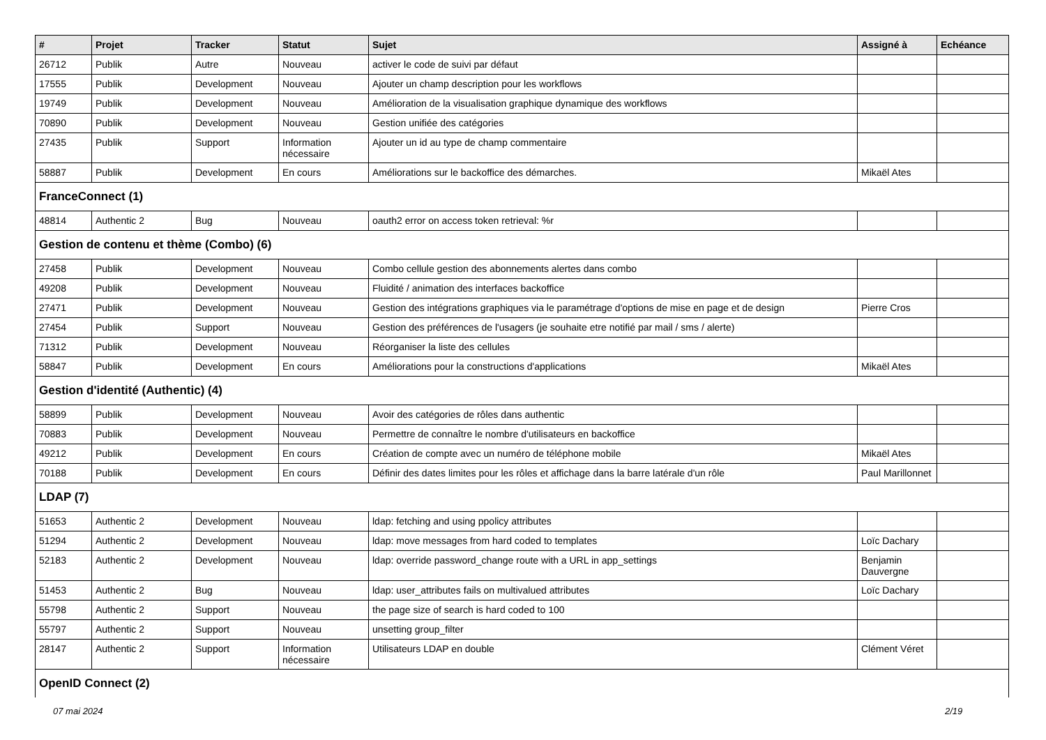| # | Projet | Tracker | Statut | Sujet | Assigné à | Echéance |
| --- | --- | --- | --- | --- | --- | --- |
| 26712 | Publik | Autre | Nouveau | activer le code de suivi par défaut | | |
| 17555 | Publik | Development | Nouveau | Ajouter un champ description pour les workflows | | |
| 19749 | Publik | Development | Nouveau | Amélioration de la visualisation graphique dynamique des workflows | | |
| 70890 | Publik | Development | Nouveau | Gestion unifiée des catégories | | |
| 27435 | Publik | Support | Information nécessaire | Ajouter un id au type de champ commentaire | | |
| 58887 | Publik | Development | En cours | Améliorations sur le backoffice des démarches. | Mikaël Ates | |
| FranceConnect (1) | | | | | | |
| 48814 | Authentic 2 | Bug | Nouveau | oauth2 error on access token retrieval: %r | | |
| Gestion de contenu et thème (Combo) (6) | | | | | | |
| 27458 | Publik | Development | Nouveau | Combo cellule gestion des abonnements alertes dans combo | | |
| 49208 | Publik | Development | Nouveau | Fluidité / animation des interfaces backoffice | | |
| 27471 | Publik | Development | Nouveau | Gestion des intégrations graphiques via le paramétrage d'options de mise en page et de design | Pierre Cros | |
| 27454 | Publik | Support | Nouveau | Gestion des préférences de l'usagers (je souhaite etre notifié par mail / sms / alerte) | | |
| 71312 | Publik | Development | Nouveau | Réorganiser la liste des cellules | | |
| 58847 | Publik | Development | En cours | Améliorations pour la constructions d'applications | Mikaël Ates | |
| Gestion d'identité (Authentic) (4) | | | | | | |
| 58899 | Publik | Development | Nouveau | Avoir des catégories de rôles dans authentic | | |
| 70883 | Publik | Development | Nouveau | Permettre de connaître le nombre d'utilisateurs en backoffice | | |
| 49212 | Publik | Development | En cours | Création de compte avec un numéro de téléphone mobile | Mikaël Ates | |
| 70188 | Publik | Development | En cours | Définir des dates limites pour les rôles et affichage dans la barre latérale d'un rôle | Paul Marillonnet | |
| LDAP (7) | | | | | | |
| 51653 | Authentic 2 | Development | Nouveau | ldap: fetching and using ppolicy attributes | | |
| 51294 | Authentic 2 | Development | Nouveau | ldap: move messages from hard coded to templates | Loïc Dachary | |
| 52183 | Authentic 2 | Development | Nouveau | ldap: override password_change route with a URL in app_settings | Benjamin Dauvergne | |
| 51453 | Authentic 2 | Bug | Nouveau | ldap: user_attributes fails on multivalued attributes | Loïc Dachary | |
| 55798 | Authentic 2 | Support | Nouveau | the page size of search is hard coded to 100 | | |
| 55797 | Authentic 2 | Support | Nouveau | unsetting group_filter | | |
| 28147 | Authentic 2 | Support | Information nécessaire | Utilisateurs LDAP en double | Clément Véret | |
| OpenID Connect (2) | | | | | | |
07 mai 2024 2/19